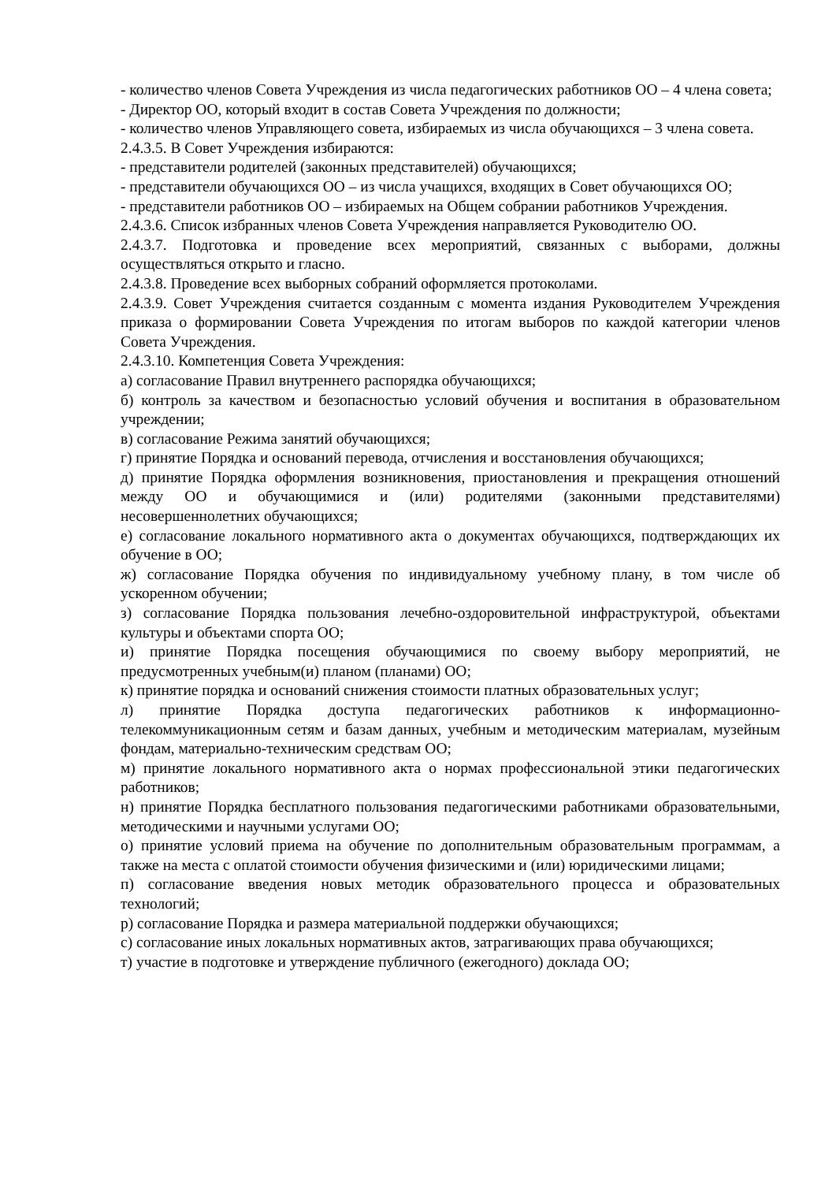- количество членов Совета Учреждения из числа педагогических работников ОО – 4 члена совета;
- Директор ОО, который входит в состав Совета Учреждения по должности;
- количество членов Управляющего совета, избираемых из числа обучающихся – 3 члена совета.
2.4.3.5. В Совет Учреждения избираются:
- представители родителей (законных представителей) обучающихся;
- представители обучающихся ОО – из числа учащихся, входящих в Совет обучающихся ОО;
- представители работников ОО – избираемых на Общем собрании работников Учреждения.
2.4.3.6. Список избранных членов Совета Учреждения направляется Руководителю ОО.
2.4.3.7. Подготовка и проведение всех мероприятий, связанных с выборами, должны осуществляться открыто и гласно.
2.4.3.8. Проведение всех выборных собраний оформляется протоколами.
2.4.3.9. Совет Учреждения считается созданным с момента издания Руководителем Учреждения приказа о формировании Совета Учреждения по итогам выборов по каждой категории членов Совета Учреждения.
2.4.3.10. Компетенция Совета Учреждения:
а) согласование Правил внутреннего распорядка обучающихся;
б) контроль за качеством и безопасностью условий обучения и воспитания в образовательном учреждении;
в) согласование Режима занятий обучающихся;
г) принятие Порядка и оснований перевода, отчисления и восстановления обучающихся;
д) принятие Порядка оформления возникновения, приостановления и прекращения отношений между ОО и обучающимися и (или) родителями (законными представителями) несовершеннолетних обучающихся;
е) согласование локального нормативного акта о документах обучающихся, подтверждающих их обучение в ОО;
ж) согласование Порядка обучения по индивидуальному учебному плану, в том числе об ускоренном обучении;
з) согласование Порядка пользования лечебно-оздоровительной инфраструктурой, объектами культуры и объектами спорта ОО;
и) принятие Порядка посещения обучающимися по своему выбору мероприятий, не предусмотренных учебным(и) планом (планами) ОО;
к) принятие порядка и оснований снижения стоимости платных образовательных услуг;
л) принятие Порядка доступа педагогических работников к информационно-телекоммуникационным сетям и базам данных, учебным и методическим материалам, музейным фондам, материально-техническим средствам ОО;
м) принятие локального нормативного акта о нормах профессиональной этики педагогических работников;
н) принятие Порядка бесплатного пользования педагогическими работниками образовательными, методическими и научными услугами ОО;
о) принятие условий приема на обучение по дополнительным образовательным программам, а также на места с оплатой стоимости обучения физическими и (или) юридическими лицами;
п) согласование введения новых методик образовательного процесса и образовательных технологий;
р) согласование Порядка и размера материальной поддержки обучающихся;
с) согласование иных локальных нормативных актов, затрагивающих права обучающихся;
т) участие в подготовке и утверждение публичного (ежегодного) доклада ОО;